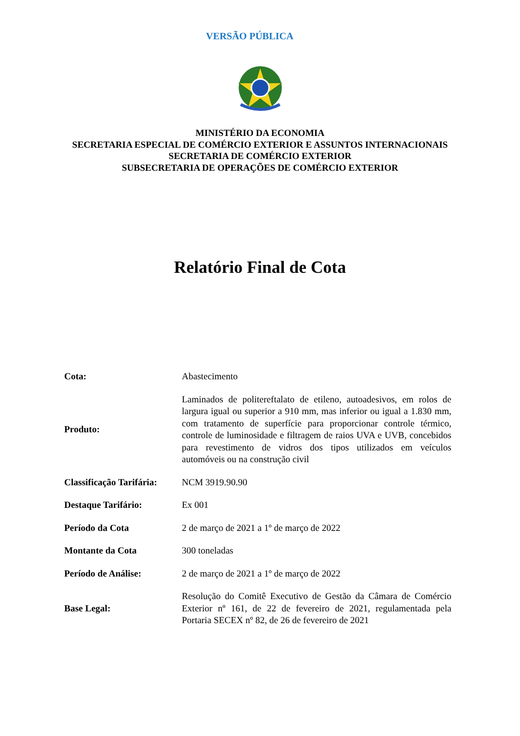VERSÃO PÚBLICA
MINISTÉRIO DA ECONOMIA
SECRETARIA ESPECIAL DE COMÉRCIO EXTERIOR E ASSUNTOS INTERNACIONAIS
SECRETARIA DE COMÉRCIO EXTERIOR
SUBSECRETARIA DE OPERAÇÕES DE COMÉRCIO EXTERIOR
Relatório Final de Cota
| Cota: | Abastecimento |
| Produto: | Laminados de politereftalato de etileno, autoadesivos, em rolos de largura igual ou superior a 910 mm, mas inferior ou igual a 1.830 mm, com tratamento de superfície para proporcionar controle térmico, controle de luminosidade e filtragem de raios UVA e UVB, concebidos para revestimento de vidros dos tipos utilizados em veículos automóveis ou na construção civil |
| Classificação Tarifária: | NCM 3919.90.90 |
| Destaque Tarifário: | Ex 001 |
| Período da Cota | 2 de março de 2021 a 1º de março de 2022 |
| Montante da Cota | 300 toneladas |
| Período de Análise: | 2 de março de 2021 a 1º de março de 2022 |
| Base Legal: | Resolução do Comitê Executivo de Gestão da Câmara de Comércio Exterior nº 161, de 22 de fevereiro de 2021, regulamentada pela Portaria SECEX nº 82, de 26 de fevereiro de 2021 |